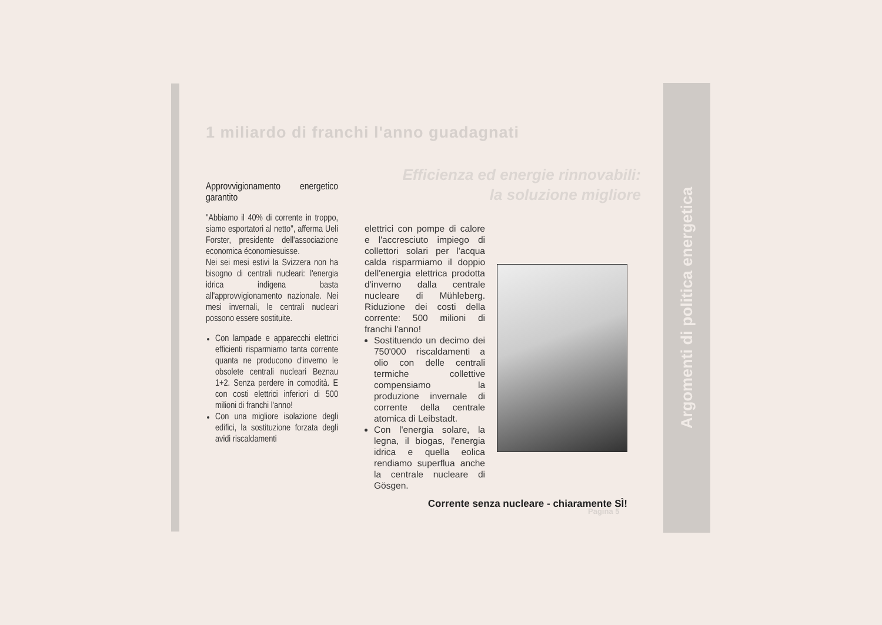Argomenti di politica energetica
1 miliardo di franchi l'anno guadagnati
Efficienza ed energie rinnovabili:
la soluzione migliore
Approvvigionamento energetico garantito
"Abbiamo il 40% di corrente in troppo, siamo esportatori al netto", afferma Ueli Forster, presidente dell'associazione economica économiesuisse.
Nei sei mesi estivi la Svizzera non ha bisogno di centrali nucleari: l'energia idrica indigena basta all'approvvigionamento nazionale. Nei mesi invernali, le centrali nucleari possono essere sostituite.
Con lampade e apparecchi elettrici efficienti risparmiamo tanta corrente quanta ne producono d'inverno le obsolete centrali nucleari Beznau 1+2. Senza perdere in comodità. E con costi elettrici inferiori di 500 milioni di franchi l'anno!
Con una migliore isolazione degli edifici, la sostituzione forzata degli avidi riscaldamenti
elettrici con pompe di calore e l'accresciuto impiego di collettori solari per l'acqua calda risparmiamo il doppio dell'energia elettrica prodotta d'inverno dalla centrale nucleare di Mühleberg. Riduzione dei costi della corrente: 500 milioni di franchi l'anno!
Sostituendo un decimo dei 750'000 riscaldamenti a olio con delle centrali termiche collettive compensiamo la produzione invernale di corrente della centrale atomica di Leibstadt.
Con l'energia solare, la legna, il biogas, l'energia idrica e quella eolica rendiamo superflua anche la centrale nucleare di Gösgen.
Corrente senza nucleare - chiaramente SÌ!
Pagina 5